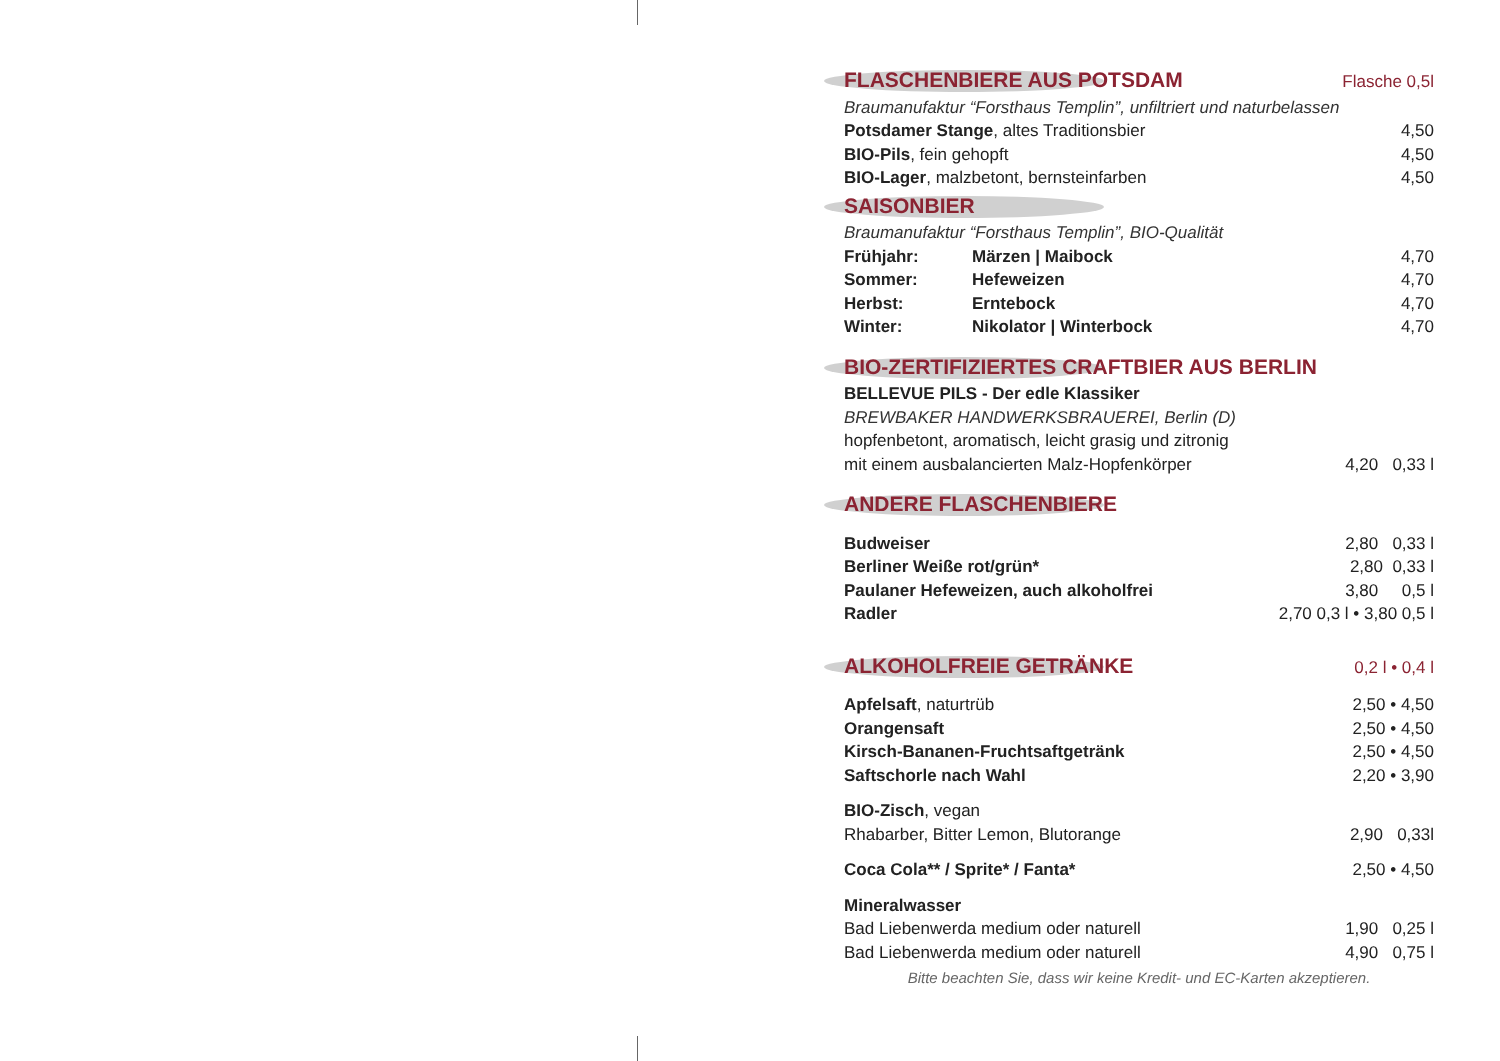FLASCHENBIERE AUS POTSDAM Flasche 0,5l
| Braumanufaktur “Forsthaus Templin”, unfiltriert und naturbelassen | |
| Potsdamer Stange , altes Traditionsbier | 4,50 |
| BIO-Pils , fein gehopft | 4,50 |
| BIO-Lager , malzbetont, bernsteinfarben | 4,50 |
SAISONBIER
| Braumanufaktur “Forsthaus Templin”, BIO-Qualität | | |
| Frühjahr: | Märzen / Maibock | 4,70 |
| Sommer: | Hefeweizen | 4,70 |
| Herbst: | Erntebock | 4,70 |
| Winter: | Nikolator / Winterbock | 4,70 |
BIO-ZERTIFIZIERTES CRAFTBIER AUS BERLIN
| BELLEVUE PILS - Der edle Klassiker | |
| BREWBAKER HANDWERKSBRAUEREI, Berlin (D) | |
| hopfenbetont, aromatisch, leicht grasig und zitronig | |
| mit einem ausbalancierten Malz-Hopfenkörper | 4,20 0,33 l |
ANDERE FLASCHENBIERE
| Budweiser | 2,80 0,33 l |
| Berliner Weiße rot/grün* | 2,80 0,33 l |
| Paulaner Hefeweizen, auch alkoholfrei | 3,80 0,5 l |
| Radler | 2,70 0,3 l • 3,80 0,5 l |
ALKOHOLFREIE GETRÄNKE 0,2 l • 0,4 l
| Apfelsaft , naturtrüb | 2,50 • 4,50 |
| Orangensaft | 2,50 • 4,50 |
| Kirsch-Bananen-Fruchtsaftgetränk | 2,50 • 4,50 |
| Saftschorle nach Wahl | 2,20 • 3,90 |
| BIO-Zisch , vegan | |
| Rhabarber, Bitter Lemon, Blutorange | 2,90 0,33l |
| Coca Cola** / Sprite* / Fanta* | 2,50 • 4,50 |
| Mineralwasser | |
| Bad Liebenwerda medium oder naturell | 1,90 0,25 l |
| Bad Liebenwerda medium oder naturell | 4,90 0,75 l |
Bitte beachten Sie, dass wir keine Kredit- und EC-Karten akzeptieren.